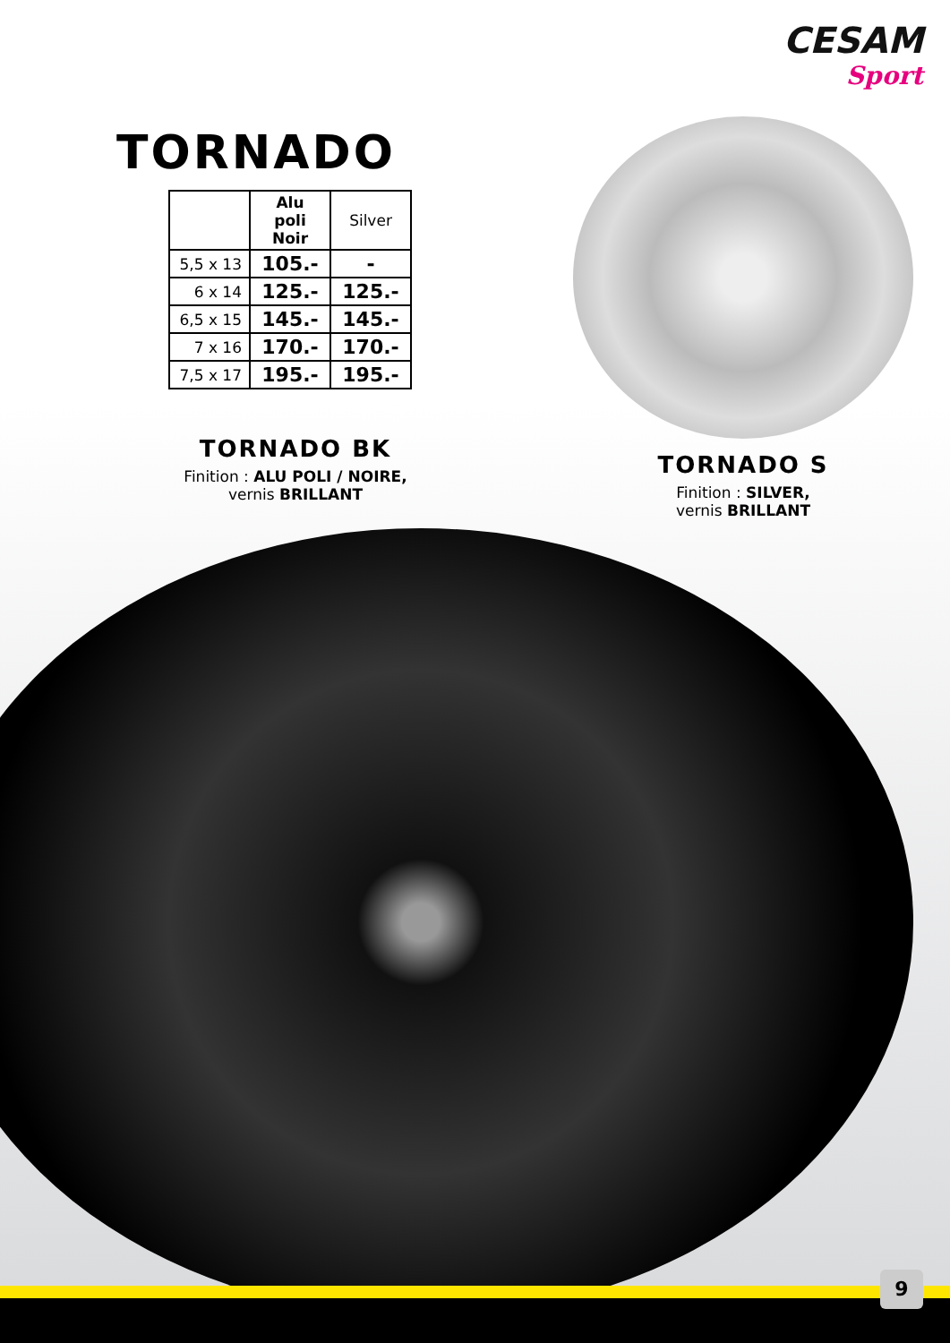CESAM
Sport
TORNADO
| | Alu poli Noir | Silver |
| --- | --- | --- |
| 5,5 x 13 | 105.- | - |
| 6 x 14 | 125.- | 125.- |
| 6,5 x 15 | 145.- | 145.- |
| 7 x 16 | 170.- | 170.- |
| 7,5 x 17 | 195.- | 195.- |
TORNADO BK
Finition : ALU POLI / NOIRE,
vernis BRILLANT
TORNADO S
Finition : SILVER,
vernis BRILLANT
9